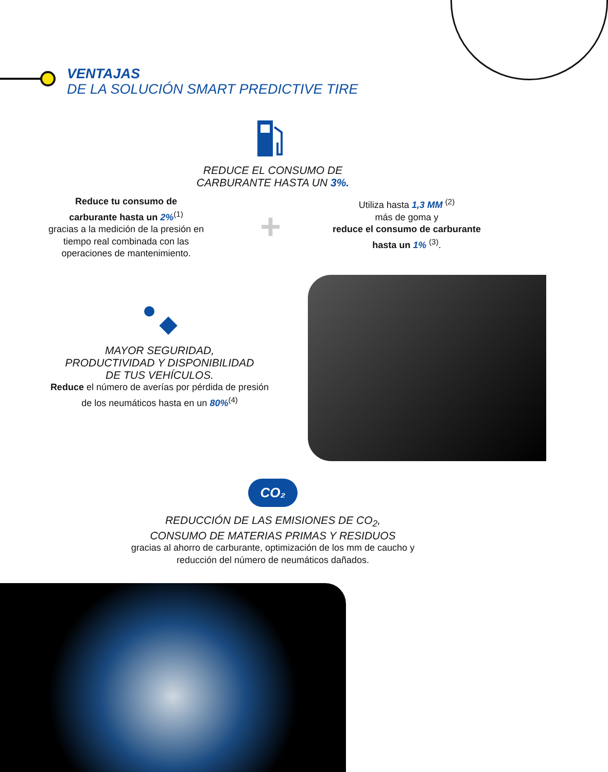VENTAJAS
DE LA SOLUCIÓN SMART PREDICTIVE TIRE
REDUCE EL CONSUMO DE
CARBURANTE HASTA UN 3%.
Reduce tu consumo de
carburante hasta un 2%<sup>(1)</sup>
gracias a la medición de la presión en tiempo real combinada con las operaciones de mantenimiento.
+
Utiliza hasta 1,3 MM <sup>(2)</sup>
más de goma y
reduce el consumo de carburante hasta un 1% <sup>(3)</sup>.
MAYOR SEGURIDAD,
PRODUCTIVIDAD Y DISPONIBILIDAD
DE TUS VEHÍCULOS.
Reduce el número de averías por pérdida de presión de los neumáticos hasta en un 80%<sup>(4)</sup>
CO₂
REDUCCIÓN DE LAS EMISIONES DE CO<sub>2</sub>,
CONSUMO DE MATERIAS PRIMAS Y RESIDUOS
gracias al ahorro de carburante, optimización de los mm de caucho y reducción del número de neumáticos dañados.